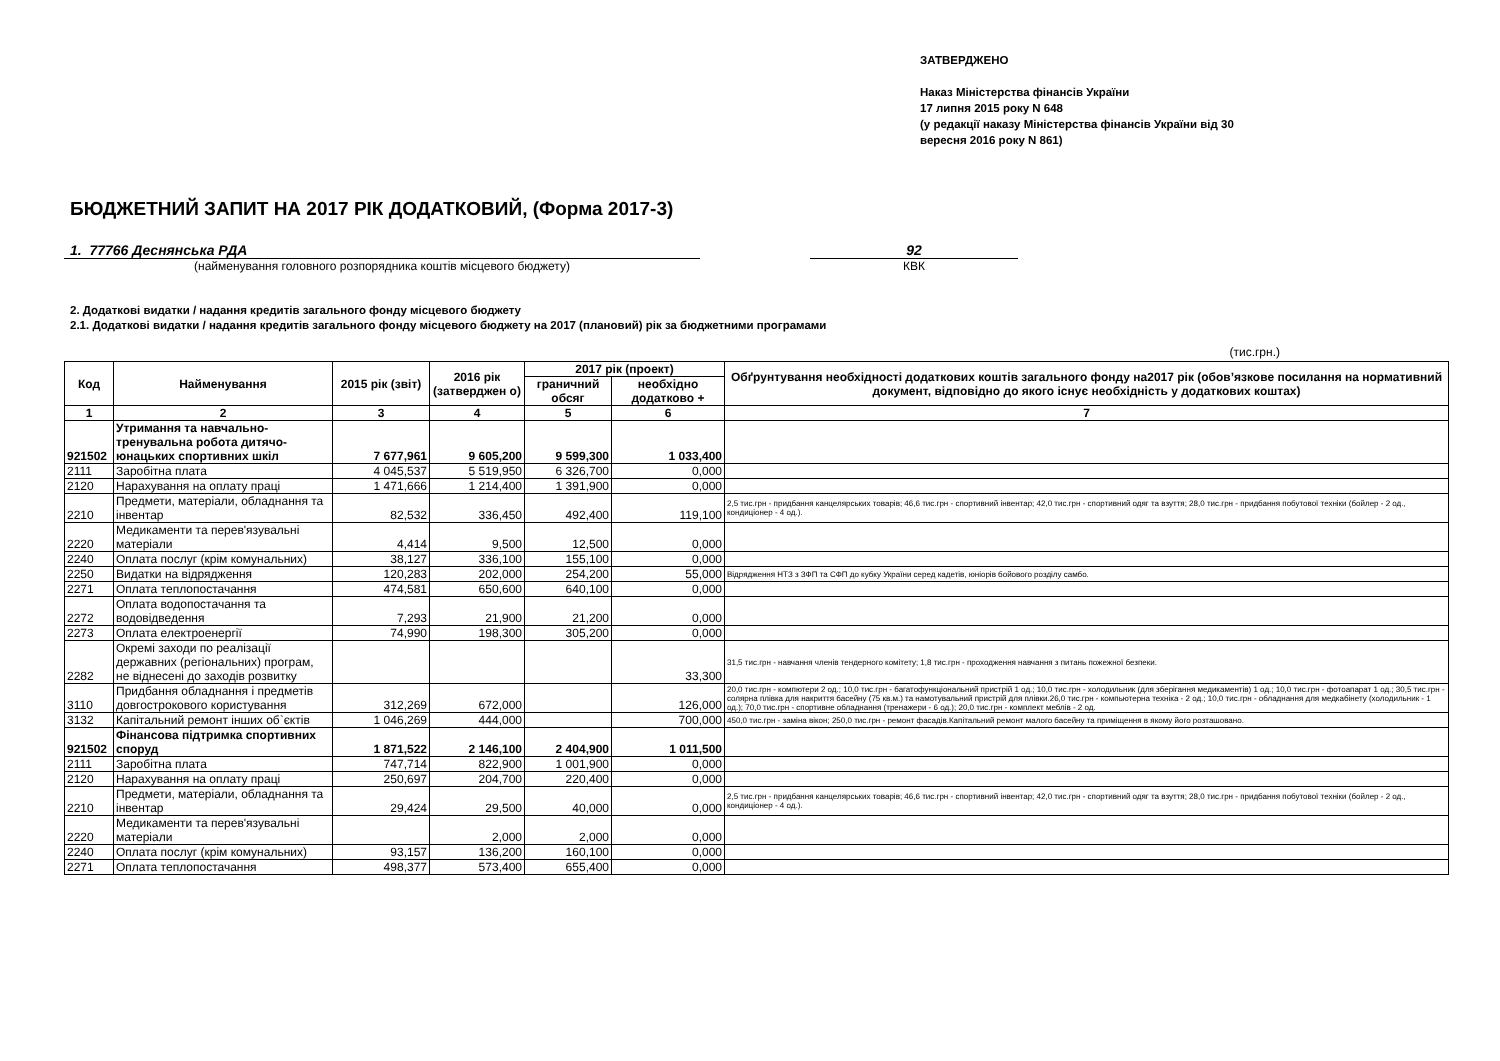ЗАТВЕРДЖЕНО
Наказ Міністерства фінансів України
17 липня 2015 року N 648
(у редакції наказу Міністерства фінансів України від 30
вересня 2016 року N 861)
БЮДЖЕТНИЙ ЗАПИТ НА 2017 РІК ДОДАТКОВИЙ, (Форма 2017-3)
1. 77766 Деснянська РДА
92
(найменування головного розпорядника коштів місцевого бюджету)
КВК
2. Додаткові видатки / надання кредитів загального фонду місцевого бюджету
2.1. Додаткові видатки / надання кредитів загального фонду місцевого бюджету на 2017 (плановий) рік за бюджетними програмами
(тис.грн.)
| Код | Найменування | 2015 рік (звіт) | 2016 рік (затверджен о) | 2017 рік (проект) | | Обґрунтування необхідності додаткових коштів загального фонду на2017 рік (обов’язкове посилання на нормативний документ, відповідно до якого існує необхідність у додаткових коштах) |
| --- | --- | --- | --- | --- | --- | --- |
| | | | | граничний обсяг | необхідно додатково + | |
| 1 | 2 | 3 | 4 | 5 | 6 | 7 |
| 921502 | Утримання та навчально-тренувальна робота дитячо-юнацьких спортивних шкіл | 7 677,961 | 9 605,200 | 9 599,300 | 1 033,400 | |
| 2111 | Заробітна плата | 4 045,537 | 5 519,950 | 6 326,700 | 0,000 | |
| 2120 | Нарахування на оплату праці | 1 471,666 | 1 214,400 | 1 391,900 | 0,000 | |
| 2210 | Предмети, матеріали, обладнання та інвентар | 82,532 | 336,450 | 492,400 | 119,100 | 2,5 тис.грн - придбання канцелярських товарів; 46,6 тис.грн - спортивний інвентар; 42,0 тис.грн - спортивний одяг та взуття; 28,0 тис.грн - придбання побутової техніки (бойлер - 2 од., кондиціонер - 4 од.). |
| 2220 | Медикаменти та перев'язувальні матеріали | 4,414 | 9,500 | 12,500 | 0,000 | |
| 2240 | Оплата послуг (крім комунальних) | 38,127 | 336,100 | 155,100 | 0,000 | |
| 2250 | Видатки на відрядження | 120,283 | 202,000 | 254,200 | 55,000 | Відрядження НТЗ з ЗФП та СФП до кубку України серед кадетів, юніорів бойового розділу самбо. |
| 2271 | Оплата теплопостачання | 474,581 | 650,600 | 640,100 | 0,000 | |
| 2272 | Оплата водопостачання та водовідведення | 7,293 | 21,900 | 21,200 | 0,000 | |
| 2273 | Оплата електроенергії | 74,990 | 198,300 | 305,200 | 0,000 | |
| 2282 | Окремі заходи по реалізації державних (регіональних) програм, не віднесені до заходів розвитку | | | | 33,300 | 31,5 тис.грн - навчання членів тендерного комітету; 1,8 тис.грн - проходження навчання з питань пожежної безпеки. |
| 3110 | Придбання обладнання і предметів довгострокового користування | 312,269 | 672,000 | | 126,000 | 20,0 тис.грн - компютери 2 од.; 10,0 тис.грн - багатофункціональний пристрій 1 од.; 10,0 тис.грн - холодильник (для зберігання медикаментів) 1 од.; 10,0 тис.грн - фотоапарат 1 од.; 30,5 тис.грн - солярна плівка для накриття басейну (75 кв.м.) та намотувальний пристрій для плівки.26,0 тис.грн - компьютерна техніка - 2 од.; 10,0 тис.грн - обладнання для медкабінету (холодильник - 1 од.); 70,0 тис.грн - спортивне обладнання (тренажери - 6 од.); 20,0 тис.грн - комплект меблів - 2 од. |
| 3132 | Капітальний ремонт інших об`єктів | 1 046,269 | 444,000 | | 700,000 | 450,0 тис.грн - заміна вікон; 250,0 тис.грн - ремонт фасадів.Капітальний ремонт малого басейну та приміщення в якому його розташовано. |
| 921502 | Фінансова підтримка спортивних споруд | 1 871,522 | 2 146,100 | 2 404,900 | 1 011,500 | |
| 2111 | Заробітна плата | 747,714 | 822,900 | 1 001,900 | 0,000 | |
| 2120 | Нарахування на оплату праці | 250,697 | 204,700 | 220,400 | 0,000 | |
| 2210 | Предмети, матеріали, обладнання та інвентар | 29,424 | 29,500 | 40,000 | 0,000 | 2,5 тис.грн - придбання канцелярських товарів; 46,6 тис.грн - спортивний інвентар; 42,0 тис.грн - спортивний одяг та взуття; 28,0 тис.грн - придбання побутової техніки (бойлер - 2 од., кондиціонер - 4 од.). |
| 2220 | Медикаменти та перев'язувальні матеріали | | 2,000 | 2,000 | 0,000 | |
| 2240 | Оплата послуг (крім комунальних) | 93,157 | 136,200 | 160,100 | 0,000 | |
| 2271 | Оплата теплопостачання | 498,377 | 573,400 | 655,400 | 0,000 | |